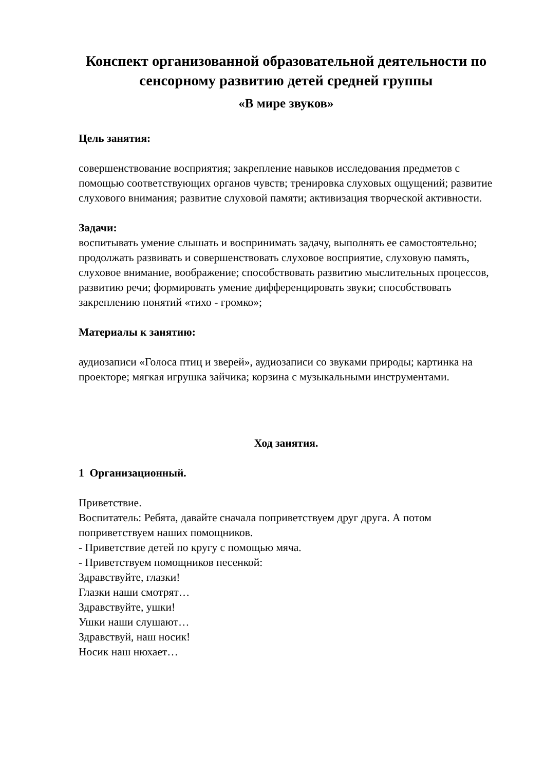Конспект организованной образовательной деятельности по сенсорному развитию детей средней группы
«В мире звуков»
Цель занятия:
совершенствование восприятия; закрепление навыков исследования предметов с помощью соответствующих органов чувств; тренировка слуховых ощущений; развитие слухового внимания; развитие слуховой памяти; активизация творческой активности.
Задачи:
воспитывать умение слышать и воспринимать задачу, выполнять ее самостоятельно;
продолжать развивать и совершенствовать слуховое восприятие, слуховую память, слуховое внимание, воображение; способствовать развитию мыслительных процессов, развитию речи; формировать умение дифференцировать звуки; способствовать закреплению понятий «тихо - громко»;
Материалы к занятию:
аудиозаписи «Голоса птиц и зверей», аудиозаписи со звуками природы; картинка на проекторе; мягкая игрушка зайчика; корзина с музыкальными инструментами.
Ход занятия.
1 Организационный.
Приветствие.
Воспитатель: Ребята, давайте сначала поприветствуем друг друга. А потом поприветствуем наших помощников.
- Приветствие детей по кругу с помощью мяча.
- Приветствуем помощников песенкой:
Здравствуйте, глазки!
Глазки наши смотрят…
Здравствуйте, ушки!
Ушки наши слушают…
Здравствуй, наш носик!
Носик наш нюхает…